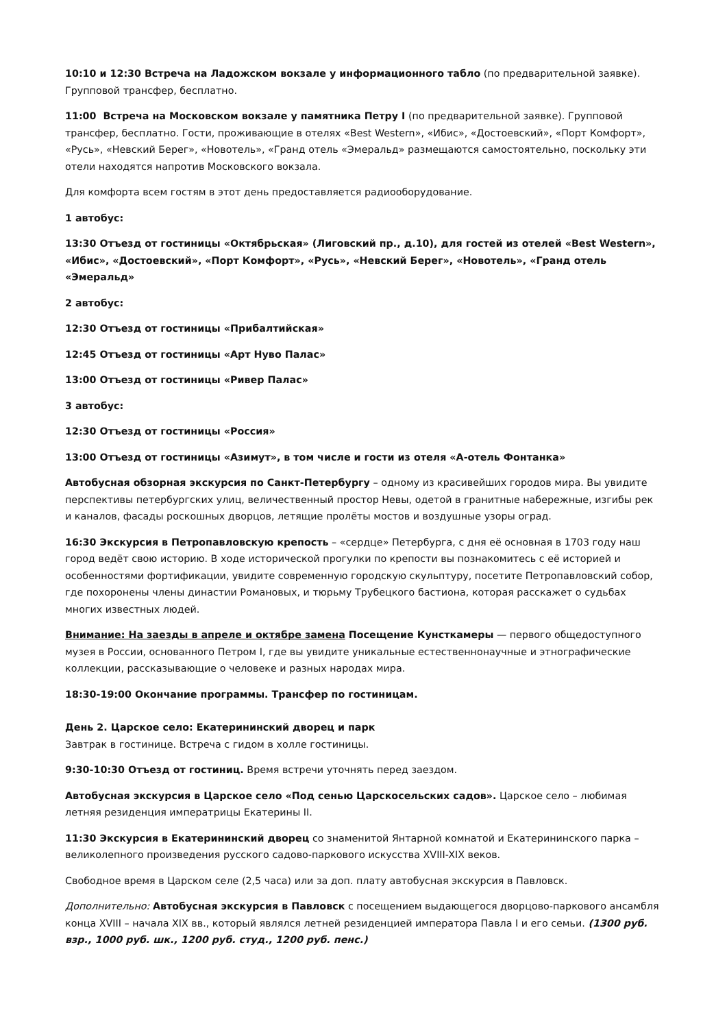10:10 и 12:30 Встреча на Ладожском вокзале у информационного табло (по предварительной заявке). Групповой трансфер, бесплатно.
11:00 Встреча на Московском вокзале у памятника Петру I (по предварительной заявке). Групповой трансфер, бесплатно. Гости, проживающие в отелях «Best Western», «Ибис», «Достоевский», «Порт Комфорт», «Русь», «Невский Берег», «Новотель», «Гранд отель «Эмеральд» размещаются самостоятельно, поскольку эти отели находятся напротив Московского вокзала.
Для комфорта всем гостям в этот день предоставляется радиооборудование.
1 автобус:
13:30 Отъезд от гостиницы «Октябрьская» (Лиговский пр., д.10), для гостей из отелей «Best Western», «Ибис», «Достоевский», «Порт Комфорт», «Русь», «Невский Берег», «Новотель», «Гранд отель «Эмеральд»
2 автобус:
12:30 Отъезд от гостиницы «Прибалтийская»
12:45 Отъезд от гостиницы «Арт Нуво Палас»
13:00 Отъезд от гостиницы «Ривер Палас»
3 автобус:
12:30 Отъезд от гостиницы «Россия»
13:00 Отъезд от гостиницы «Азимут», в том числе и гости из отеля «А-отель Фонтанка»
Автобусная обзорная экскурсия по Санкт-Петербургу – одному из красивейших городов мира. Вы увидите перспективы петербургских улиц, величественный простор Невы, одетой в гранитные набережные, изгибы рек и каналов, фасады роскошных дворцов, летящие пролёты мостов и воздушные узоры оград.
16:30 Экскурсия в Петропавловскую крепость – «сердце» Петербурга, с дня её основная в 1703 году наш город ведёт свою историю. В ходе исторической прогулки по крепости вы познакомитесь с её историей и особенностями фортификации, увидите современную городскую скульптуру, посетите Петропавловский собор, где похоронены члены династии Романовых, и тюрьму Трубецкого бастиона, которая расскажет о судьбах многих известных людей.
Внимание: На заезды в апреле и октябре замена Посещение Кунсткамеры — первого общедоступного музея в России, основанного Петром I, где вы увидите уникальные естественнонаучные и этнографические коллекции, рассказывающие о человеке и разных народах мира.
18:30-19:00 Окончание программы. Трансфер по гостиницам.
День 2. Царское село: Екатерининский дворец и парк
Завтрак в гостинице. Встреча с гидом в холле гостиницы.
9:30-10:30 Отъезд от гостиниц. Время встречи уточнять перед заездом.
Автобусная экскурсия в Царское село «Под сенью Царскосельских садов». Царское село – любимая летняя резиденция императрицы Екатерины II.
11:30 Экскурсия в Екатерининский дворец со знаменитой Янтарной комнатой и Екатерининского парка – великолепного произведения русского садово-паркового искусства XVIII-XIX веков.
Свободное время в Царском селе (2,5 часа) или за доп. плату автобусная экскурсия в Павловск.
Дополнительно: Автобусная экскурсия в Павловск с посещением выдающегося дворцово-паркового ансамбля конца XVIII – начала XIX вв., который являлся летней резиденцией императора Павла I и его семьи. (1300 руб. взр., 1000 руб. шк., 1200 руб. студ., 1200 руб. пенс.)